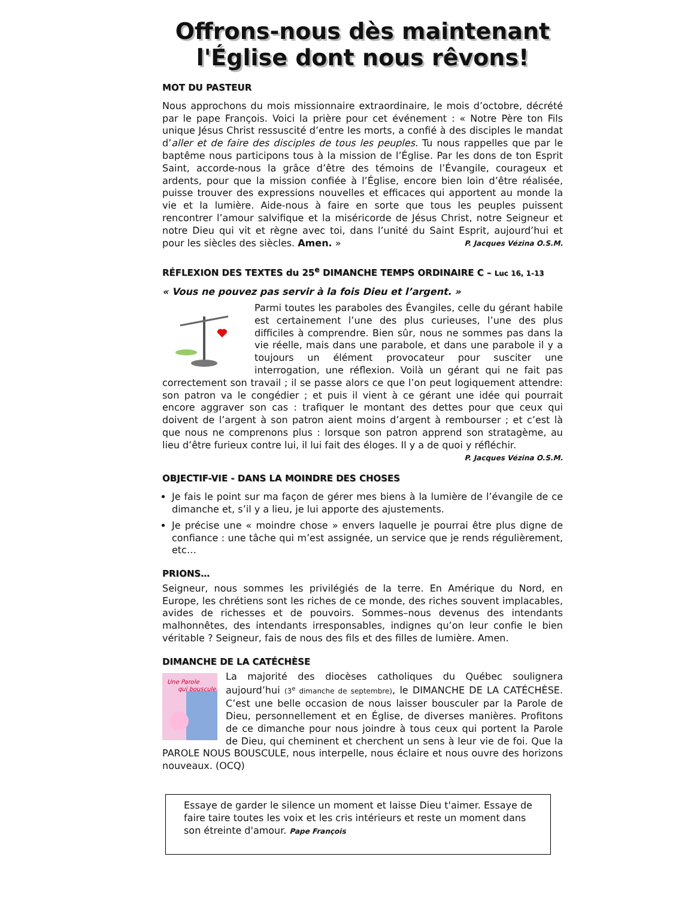Offrons-nous dès maintenant
l'Église dont nous rêvons!
MOT DU PASTEUR
Nous approchons du mois missionnaire extraordinaire, le mois d’octobre, décrété par le pape François. Voici la prière pour cet événement : « Notre Père ton Fils unique Jésus Christ ressuscité d’entre les morts, a confié à des disciples le mandat d’aller et de faire des disciples de tous les peuples. Tu nous rappelles que par le baptême nous participons tous à la mission de l’Église. Par les dons de ton Esprit Saint, accorde-nous la grâce d’être des témoins de l’Évangile, courageux et ardents, pour que la mission confiée à l’Église, encore bien loin d’être réalisée, puisse trouver des expressions nouvelles et efficaces qui apportent au monde la vie et la lumière. Aide-nous à faire en sorte que tous les peuples puissent rencontrer l’amour salvifique et la miséricorde de Jésus Christ, notre Seigneur et notre Dieu qui vit et règne avec toi, dans l’unité du Saint Esprit, aujourd’hui et pour les siècles des siècles. Amen. » P. Jacques Vézina O.S.M.
RÉFLEXION DES TEXTES du 25<sup>e</sup> DIMANCHE TEMPS ORDINAIRE C – Luc 16, 1-13
« Vous ne pouvez pas servir à la fois Dieu et l’argent. »
Parmi toutes les paraboles des Évangiles, celle du gérant habile est certainement l’une des plus curieuses, l’une des plus difficiles à comprendre. Bien sûr, nous ne sommes pas dans la vie réelle, mais dans une parabole, et dans une parabole il y a toujours un élément provocateur pour susciter une interrogation, une réflexion. Voilà un gérant qui ne fait pas correctement son travail ; il se passe alors ce que l’on peut logiquement attendre: son patron va le congédier ; et puis il vient à ce gérant une idée qui pourrait encore aggraver son cas : trafiquer le montant des dettes pour que ceux qui doivent de l’argent à son patron aient moins d’argent à rembourser ; et c’est là que nous ne comprenons plus : lorsque son patron apprend son stratagème, au lieu d’être furieux contre lui, il lui fait des éloges. Il y a de quoi y réfléchir.
P. Jacques Vézina O.S.M.
OBJECTIF-VIE - DANS LA MOINDRE DES CHOSES
Je fais le point sur ma façon de gérer mes biens à la lumière de l’évangile de ce dimanche et, s’il y a lieu, je lui apporte des ajustements.
Je précise une « moindre chose » envers laquelle je pourrai être plus digne de confiance : une tâche qui m’est assignée, un service que je rends régulièrement, etc…
PRIONS…
Seigneur, nous sommes les privilégiés de la terre. En Amérique du Nord, en Europe, les chrétiens sont les riches de ce monde, des riches souvent implacables, avides de richesses et de pouvoirs. Sommes–nous devenus des intendants malhonnêtes, des intendants irresponsables, indignes qu’on leur confie le bien véritable ? Seigneur, fais de nous des fils et des filles de lumière. Amen.
DIMANCHE DE LA CATÉCHÈSE
Une Parole
qui bouscule!
La majorité des diocèses catholiques du Québec soulignera aujourd’hui (3<sup>e</sup> dimanche de septembre), le DIMANCHE DE LA CATÉCHÈSE. C’est une belle occasion de nous laisser bousculer par la Parole de Dieu, personnellement et en Église, de diverses manières. Profitons de ce dimanche pour nous joindre à tous ceux qui portent la Parole de Dieu, qui cheminent et cherchent un sens à leur vie de foi. Que la PAROLE NOUS BOUSCULE, nous interpelle, nous éclaire et nous ouvre des horizons nouveaux. (OCQ)
Essaye de garder le silence un moment et laisse Dieu t'aimer. Essaye de faire taire toutes les voix et les cris intérieurs et reste un moment dans son étreinte d'amour. Pape François